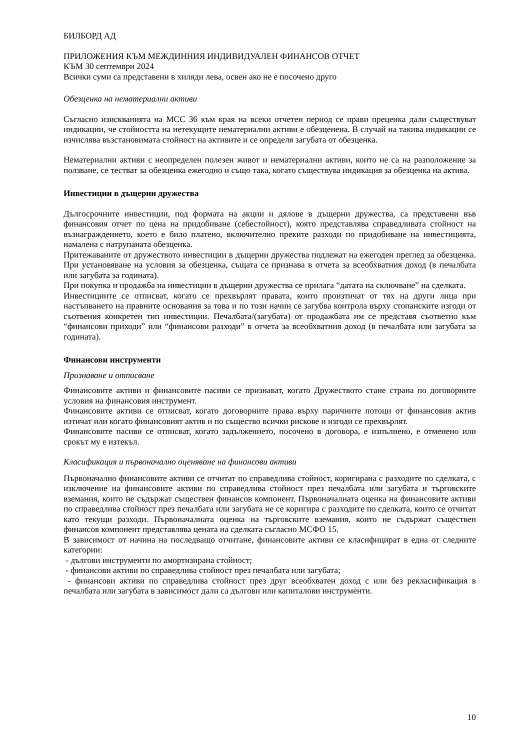БИЛБОРД АД
ПРИЛОЖЕНИЯ КЪМ МЕЖДИННИЯ ИНДИВИДУАЛЕН ФИНАНСОВ ОТЧЕТ
КЪМ 30 септември 2024
Всички суми са представени в хиляди лева, освен ако не е посочено друго
Обезценка на нематериални активи
Съгласно изискванията на МСС 36 към края на всеки отчетен период се прави преценка дали съществуват индикации, че стойността на нетекущите нематериални активи е обезценена. В случай на такива индикации се изчислява възстановимата стойност на активите и се определя загубата от обезценка.
Нематериални активи с неопределен полезен живот и нематериални активи, които не са на разположение за ползване, се тестват за обезценка ежегодно и също така, когато съществува индикация за обезценка на актива.
Инвестиции в дъщерни дружества
Дългосрочните инвестиции, под формата на акции и дялове в дъщерни дружества, са представени във финансовия отчет по цена на придобиване (себестойност), която представлява справедливата стойност на възнаграждението, което е било платено, включително преките разходи по придобиване на инвестицията, намалена с натрупаната обезценка.
Притежаваните от дружеството инвестиции в дъщерни дружества подлежат на ежегоден преглед за обезценка. При установяване на условия за обезценка, същата се признава в отчета за всеобхватния доход (в печалбата или загубата за годината).
При покупка и продажба на инвестиции в дъщерни дружества се прилага “датата на сключване” на сделката.
Инвестициите се отписват, когато се прехвърлят правата, които произтичат от тях на други лица при настъпването на правните основания за това и по този начин се загубва контрола върху стопанските изгоди от съотвения конкретен тип инвестиции. Печалбата/(загубата) от продажбата им се представя съответно към “финансови приходи” или “финансови разходи” в отчета за всеобхватния доход (в печалбата или загубата за годината).
Финансови инструменти
Признаване и отписване
Финансовите активи и финансовите пасиви се признават, когато Дружеството стане страна по договорните условия на финансовия инструмент.
Финансовите активи се отписват, когато договорните права върху паричните потоци от финансовия актив изтичат или когато финансовият актив и по същество всички рискове и изгоди се прехвърлят.
Финансовите пасиви се отписват, когато задължението, посочено в договора, е изпълнено, е отменено или срокът му е изтекъл.
Класификация и първоначално оценяване на финансови активи
Първоначално финансовите активи се отчитат по справедлива стойност, коригирана с разходите по сделката, с изключение на финансовите активи по справедлива стойност през печалбата или загубата и търговските вземания, които не съдържат съществен финансов компонент. Първоначалната оценка на финансовите активи по справедлива стойност през печалбата или загубата не се коригира с разходите по сделката, които се отчитат като текущи разходи. Първоначалната оценка на търговските вземания, които не съдържат съществен финансов компонент представлява цената на сделката съгласно МСФО 15.
В зависимост от начина на последващо отчитане, финансовите активи се класифицират в една от следните категории:
- дългови инструменти по амортизирана стойност;
- финансови активи по справедлива стойност през печалбата или загубата;
- финансови активи по справедлива стойност през друг всеобхватен доход с или без рекласификация в печалбата или загубата в зависимост дали са дългови или капиталови инструменти.
10